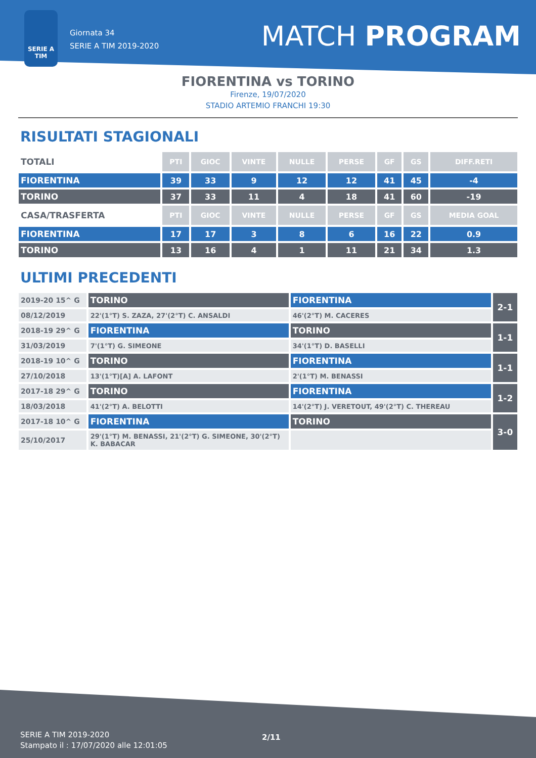SERIE A
TIM
Giornata 34
SERIE A TIM 2019-2020
MATCH PROGRAM
FIORENTINA vs TORINO
Firenze, 19/07/2020
STADIO ARTEMIO FRANCHI 19:30
RISULTATI STAGIONALI
| TOTALI | PTI | GIOC | VINTE | NULLE | PERSE | GF | GS | DIFF.RETI |
| --- | --- | --- | --- | --- | --- | --- | --- | --- |
| FIORENTINA | 39 | 33 | 9 | 12 | 12 | 41 | 45 | -4 |
| TORINO | 37 | 33 | 11 | 4 | 18 | 41 | 60 | -19 |
| CASA/TRASFERTA | PTI | GIOC | VINTE | NULLE | PERSE | GF | GS | MEDIA GOAL |
| FIORENTINA | 17 | 17 | 3 | 8 | 6 | 16 | 22 | 0.9 |
| TORINO | 13 | 16 | 4 | 1 | 11 | 21 | 34 | 1.3 |
ULTIMI PRECEDENTI
| 2019-20 15^ G | TORINO | FIORENTINA | 2-1 |
| 08/12/2019 | 22'(1°T) S. ZAZA, 27'(2°T) C. ANSALDI | 46'(2°T) M. CACERES | |
| 2018-19 29^ G | FIORENTINA | TORINO | 1-1 |
| 31/03/2019 | 7'(1°T) G. SIMEONE | 34'(1°T) D. BASELLI | |
| 2018-19 10^ G | TORINO | FIORENTINA | 1-1 |
| 27/10/2018 | 13'(1°T)[A] A. LAFONT | 2'(1°T) M. BENASSI | |
| 2017-18 29^ G | TORINO | FIORENTINA | 1-2 |
| 18/03/2018 | 41'(2°T) A. BELOTTI | 14'(2°T) J. VERETOUT, 49'(2°T) C. THEREAU | |
| 2017-18 10^ G | FIORENTINA | TORINO | 3-0 |
| 25/10/2017 | 29'(1°T) M. BENASSI, 21'(2°T) G. SIMEONE, 30'(2°T) K. BABACAR | | |
SERIE A TIM 2019-2020
Stampato il : 17/07/2020 alle 12:01:05
2/11